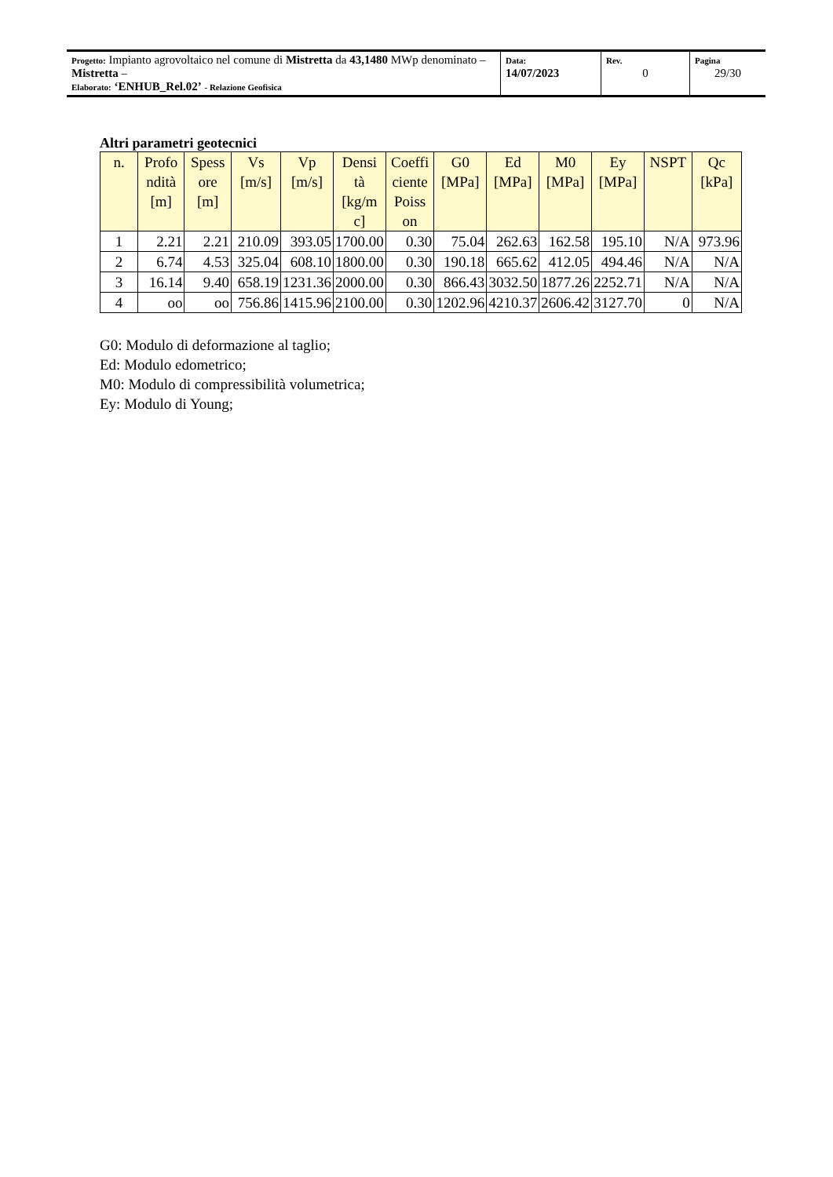| Progetto: Impianto agrovoltaico nel comune di Mistretta da 43,1480 MWp denominato – Mistretta – Elaborato: ‘ENHUB_Rel.02’ - Relazione Geofisica | Data: 14/07/2023 | Rev. 0 | Pagina 29/30 |
Altri parametri geotecnici
| n. | Profo ndità [m] | Spess ore [m] | Vs [m/s] | Vp [m/s] | Densi tà [kg/m c] | Coeffi ciente Poiss on | G0 [MPa] | Ed [MPa] | M0 [MPa] | Ey [MPa] | NSPT | Qc [kPa] |
| --- | --- | --- | --- | --- | --- | --- | --- | --- | --- | --- | --- | --- |
| 1 | 2.21 | 2.21 | 210.09 | 393.05 | 1700.00 | 0.30 | 75.04 | 262.63 | 162.58 | 195.10 | N/A | 973.96 |
| 2 | 6.74 | 4.53 | 325.04 | 608.10 | 1800.00 | 0.30 | 190.18 | 665.62 | 412.05 | 494.46 | N/A | N/A |
| 3 | 16.14 | 9.40 | 658.19 | 1231.36 | 2000.00 | 0.30 | 866.43 | 3032.50 | 1877.26 | 2252.71 | N/A | N/A |
| 4 | oo | oo | 756.86 | 1415.96 | 2100.00 | 0.30 | 1202.96 | 4210.37 | 2606.42 | 3127.70 | 0 | N/A |
G0: Modulo di deformazione al taglio;
Ed: Modulo edometrico;
M0: Modulo di compressibilità volumetrica;
Ey: Modulo di Young;